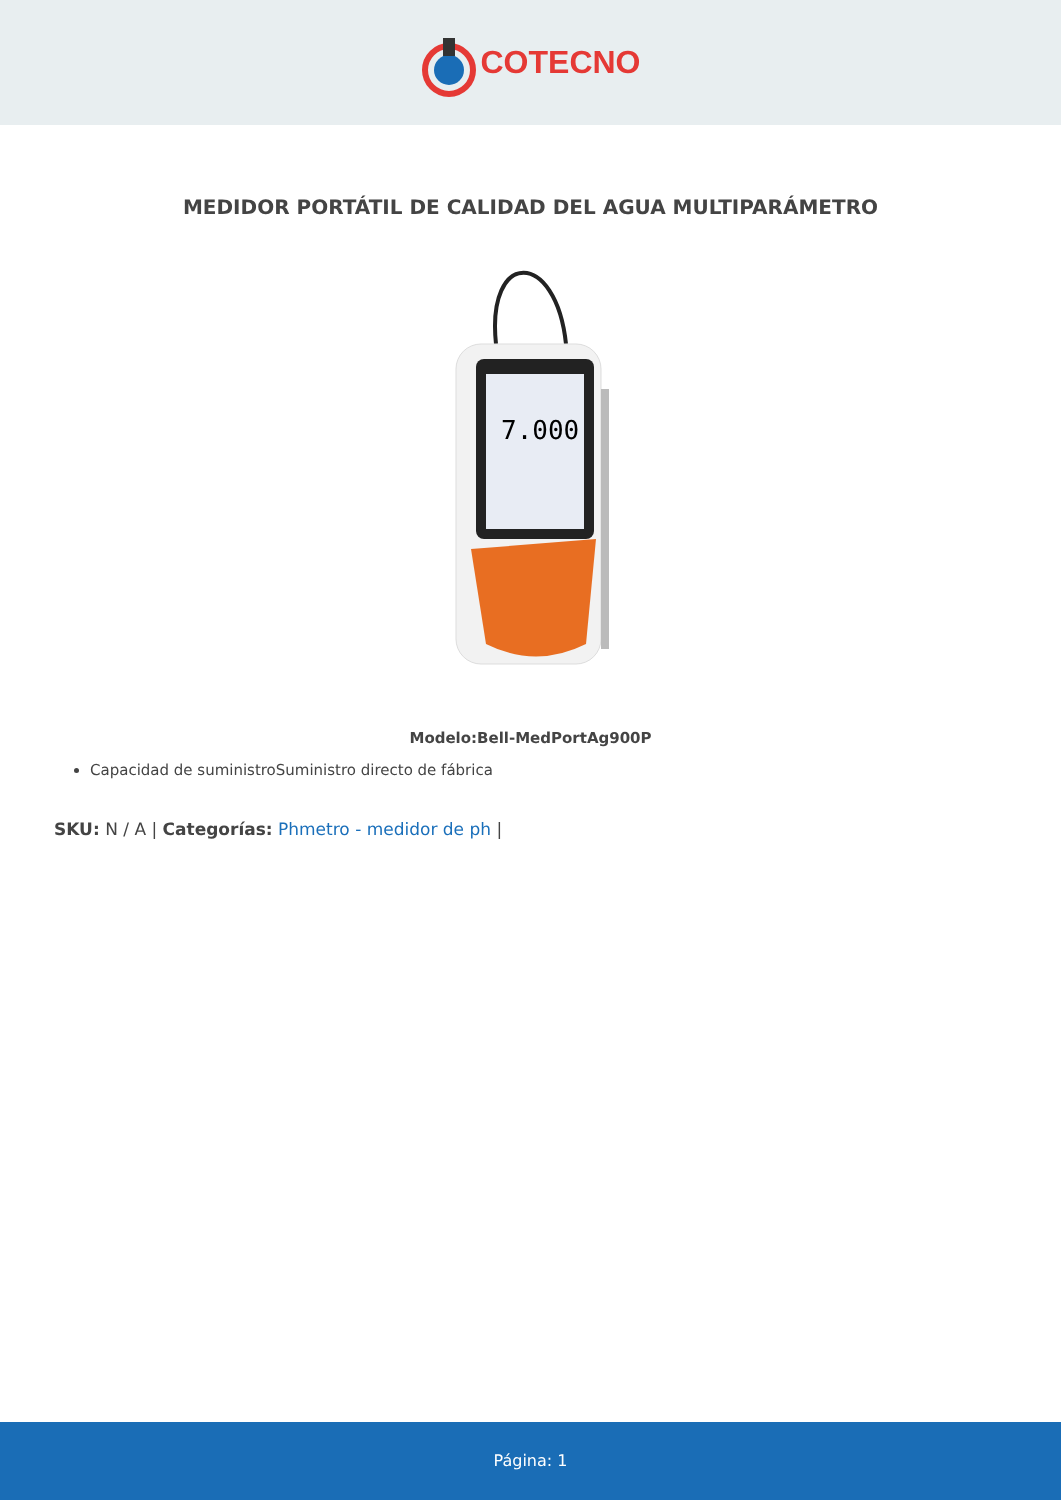COTECNO
MEDIDOR PORTÁTIL DE CALIDAD DEL AGUA MULTIPARÁMETRO
7.000
Modelo:Bell-MedPortAg900P
Capacidad de suministroSuministro directo de fábrica
SKU: N / A | Categorías: Phmetro - medidor de ph |
Página: 1